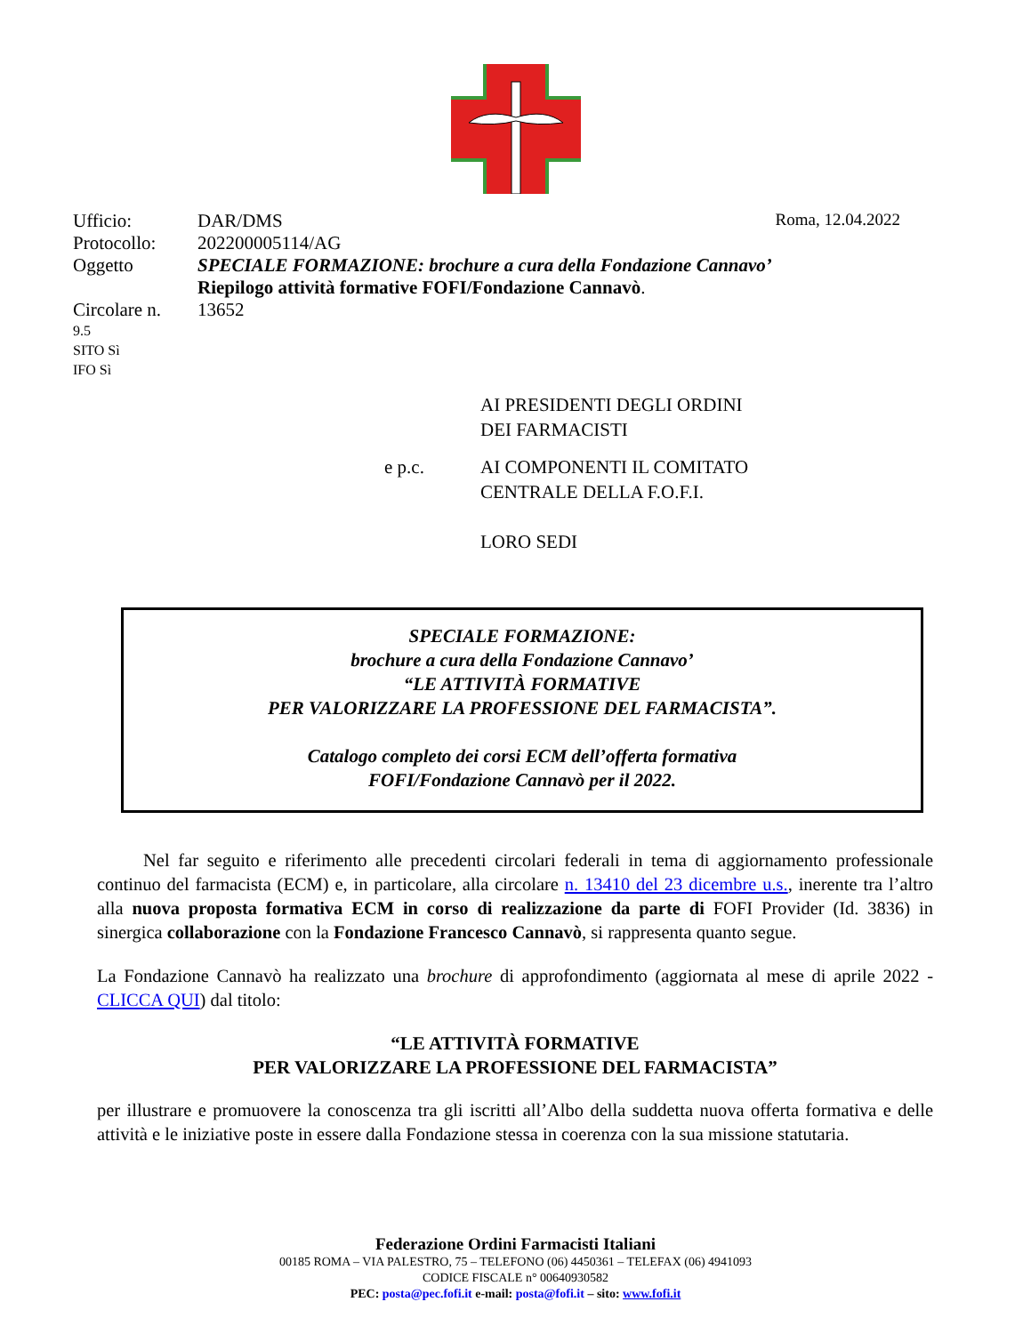Ufficio: DAR/DMS Roma, 12.04.2022
Protocollo: 202200005114/AG
Oggetto SPECIALE FORMAZIONE: brochure a cura della Fondazione Cannavo’
Riepilogo attività formative FOFI/Fondazione Cannavò.
Circolare n.
13652
9.5
SITO Sì
IFO Sì
AI PRESIDENTI DEGLI ORDINI
DEI FARMACISTI
e p.c. AI COMPONENTI IL COMITATO
CENTRALE DELLA F.O.F.I.
LORO SEDI
SPECIALE FORMAZIONE:
brochure a cura della Fondazione Cannavo’
“LE ATTIVITÀ FORMATIVE
PER VALORIZZARE LA PROFESSIONE DEL FARMACISTA”.
Catalogo completo dei corsi ECM dell’offerta formativa
FOFI/Fondazione Cannavò per il 2022.
Nel far seguito e riferimento alle precedenti circolari federali in tema di aggiornamento professionale continuo del farmacista (ECM) e, in particolare, alla circolare n. 13410 del 23 dicembre u.s., inerente tra l’altro alla nuova proposta formativa ECM in corso di realizzazione da parte di FOFI Provider (Id. 3836) in sinergica collaborazione con la Fondazione Francesco Cannavò, si rappresenta quanto segue.
La Fondazione Cannavò ha realizzato una brochure di approfondimento (aggiornata al mese di aprile 2022 - CLICCA QUI) dal titolo:
“LE ATTIVITÀ FORMATIVE
PER VALORIZZARE LA PROFESSIONE DEL FARMACISTA”
per illustrare e promuovere la conoscenza tra gli iscritti all’Albo della suddetta nuova offerta formativa e delle attività e le iniziative poste in essere dalla Fondazione stessa in coerenza con la sua missione statutaria.
Federazione Ordini Farmacisti Italiani
00185 ROMA – VIA PALESTRO, 75 – TELEFONO (06) 4450361 – TELEFAX (06) 4941093
CODICE FISCALE n° 00640930582
PEC: posta@pec.fofi.it e-mail: posta@fofi.it – sito: www.fofi.it